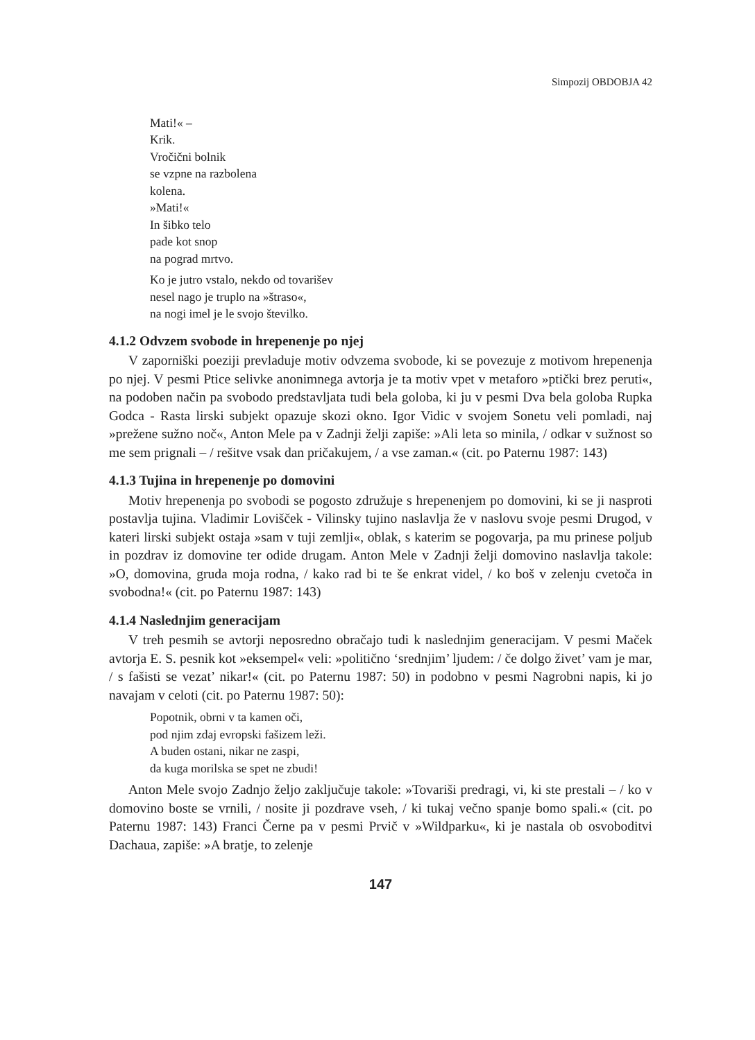Simpozij OBDOBJA 42
Mati!« –
Krik.
Vročični bolnik
se vzpne na razbolena
kolena.
»Mati!«
In šibko telo
pade kot snop
na pograd mrtvo.
Ko je jutro vstalo, nekdo od tovarišev
nesel nago je truplo na »štraso«,
na nogi imel je le svojo številko.
4.1.2 Odvzem svobode in hrepenenje po njej
V zaporniški poeziji prevladuje motiv odvzema svobode, ki se povezuje z motivom hrepenenja po njej. V pesmi Ptice selivke anonimnega avtorja je ta motiv vpet v metaforo »ptički brez peruti«, na podoben način pa svobodo predstavljata tudi bela goloba, ki ju v pesmi Dva bela goloba Rupka Godca - Rasta lirski subjekt opazuje skozi okno. Igor Vidic v svojem Sonetu veli pomladi, naj »prežene sužno noč«, Anton Mele pa v Zadnji želji zapiše: »Ali leta so minila, / odkar v sužnost so me sem prignali – / rešitve vsak dan pričakujem, / a vse zaman.« (cit. po Paternu 1987: 143)
4.1.3 Tujina in hrepenenje po domovini
Motiv hrepenenja po svobodi se pogosto združuje s hrepenenjem po domovini, ki se ji nasproti postavlja tujina. Vladimir Lovišček - Vilinsky tujino naslavlja že v naslovu svoje pesmi Drugod, v kateri lirski subjekt ostaja »sam v tuji zemlji«, oblak, s katerim se pogovarja, pa mu prinese poljub in pozdrav iz domovine ter odide drugam. Anton Mele v Zadnji želji domovino naslavlja takole: »O, domovina, gruda moja rodna, / kako rad bi te še enkrat videl, / ko boš v zelenju cvetoča in svobodna!« (cit. po Paternu 1987: 143)
4.1.4 Naslednjim generacijam
V treh pesmih se avtorji neposredno obračajo tudi k naslednjim generacijam. V pesmi Maček avtorja E. S. pesnik kot »eksempel« veli: »politično ‘srednjim’ ljudem: / če dolgo živet’ vam je mar, / s fašisti se vezat’ nikar!« (cit. po Paternu 1987: 50) in podobno v pesmi Nagrobni napis, ki jo navajam v celoti (cit. po Paternu 1987: 50):
Popotnik, obrni v ta kamen oči,
pod njim zdaj evropski fašizem leži.
A buden ostani, nikar ne zaspi,
da kuga morilska se spet ne zbudi!
Anton Mele svojo Zadnjo željo zaključuje takole: »Tovariši predragi, vi, ki ste prestali – / ko v domovino boste se vrnili, / nosite ji pozdrave vseh, / ki tukaj večno spanje bomo spali.« (cit. po Paternu 1987: 143) Franci Černe pa v pesmi Prvič v »Wildparku«, ki je nastala ob osvoboditvi Dachaua, zapiše: »A bratje, to zelenje
147